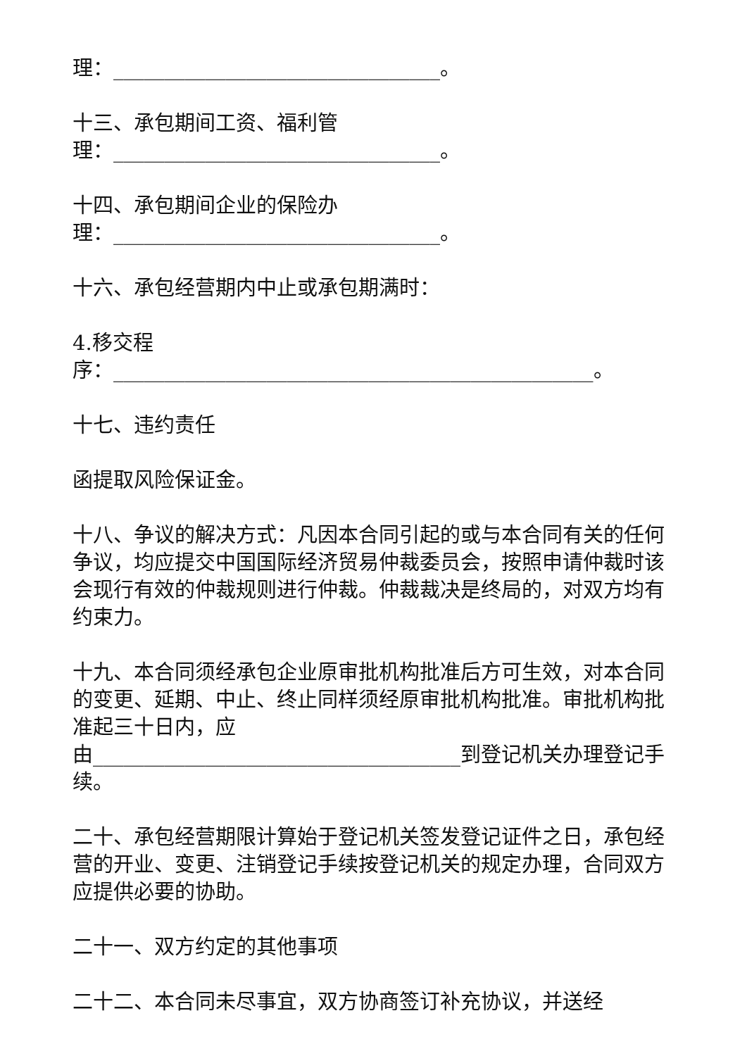理：________________________________。
十三、承包期间工资、福利管
理：________________________________。
十四、承包期间企业的保险办
理：________________________________。
十六、承包经营期内中止或承包期满时：
4.移交程
序：_______________________________________________。
十七、违约责任
函提取风险保证金。
十八、争议的解决方式：凡因本合同引起的或与本合同有关的任何争议，均应提交中国国际经济贸易仲裁委员会，按照申请仲裁时该会现行有效的仲裁规则进行仲裁。仲裁裁决是终局的，对双方均有约束力。
十九、本合同须经承包企业原审批机构批准后方可生效，对本合同的变更、延期、中止、终止同样须经原审批机构批准。审批机构批准起三十日内，应
由____________________________________到登记机关办理登记手续。
二十、承包经营期限计算始于登记机关签发登记证件之日，承包经营的开业、变更、注销登记手续按登记机关的规定办理，合同双方应提供必要的协助。
二十一、双方约定的其他事项
二十二、本合同未尽事宜，双方协商签订补充协议，并送经